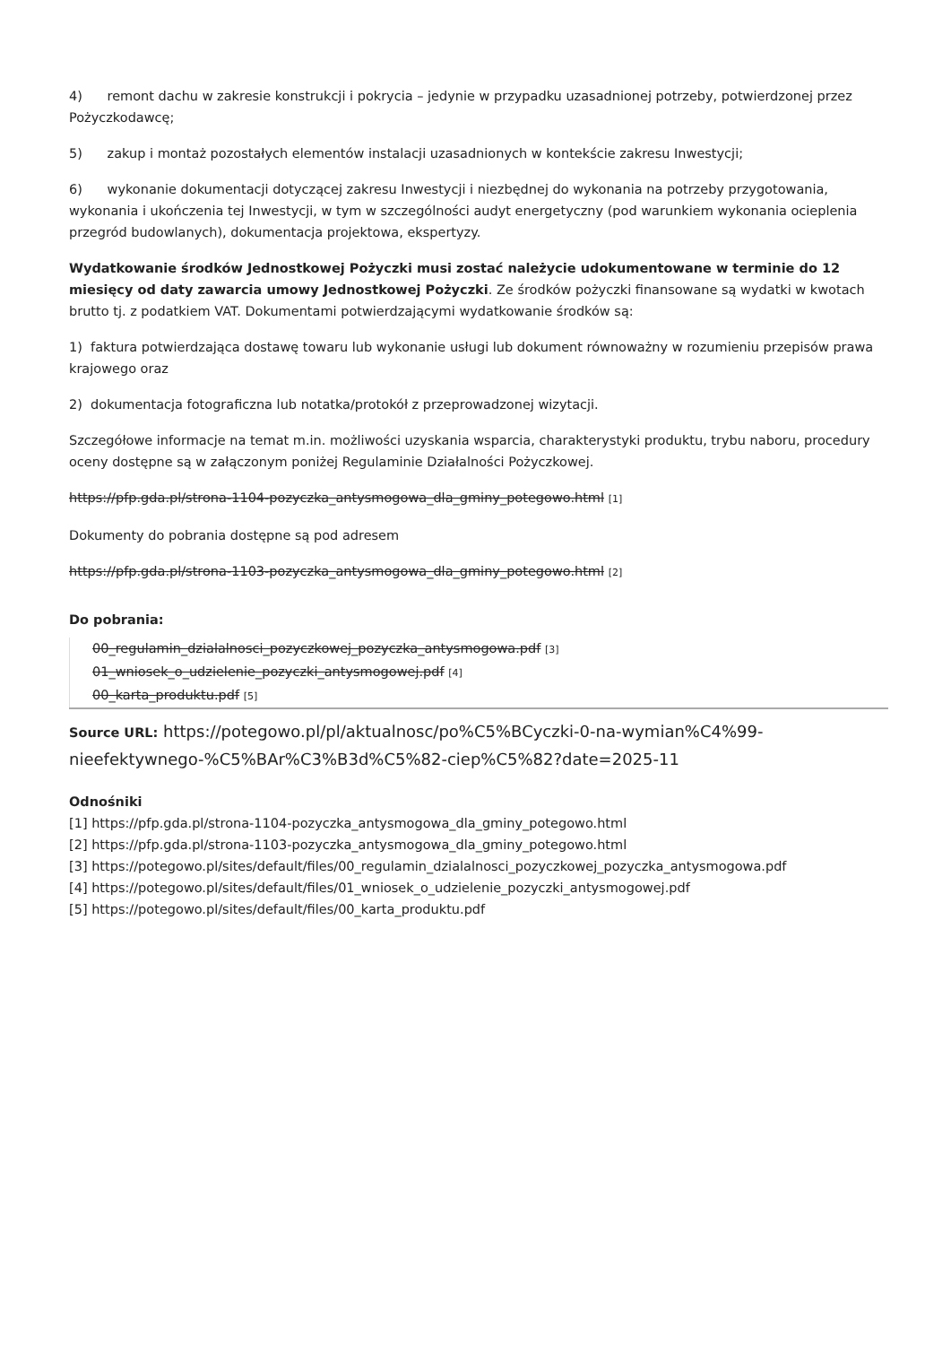4) remont dachu w zakresie konstrukcji i pokrycia – jedynie w przypadku uzasadnionej potrzeby, potwierdzonej przez Pożyczkodawcę;
5) zakup i montaż pozostałych elementów instalacji uzasadnionych w kontekście zakresu Inwestycji;
6) wykonanie dokumentacji dotyczącej zakresu Inwestycji i niezbędnej do wykonania na potrzeby przygotowania, wykonania i ukończenia tej Inwestycji, w tym w szczególności audyt energetyczny (pod warunkiem wykonania ocieplenia przegród budowlanych), dokumentacja projektowa, ekspertyzy.
Wydatkowanie środków Jednostkowej Pożyczki musi zostać należycie udokumentowane w terminie do 12 miesięcy od daty zawarcia umowy Jednostkowej Pożyczki. Ze środków pożyczki finansowane są wydatki w kwotach brutto tj. z podatkiem VAT. Dokumentami potwierdzającymi wydatkowanie środków są:
1) faktura potwierdzająca dostawę towaru lub wykonanie usługi lub dokument równoważny w rozumieniu przepisów prawa krajowego oraz
2) dokumentacja fotograficzna lub notatka/protokół z przeprowadzonej wizytacji.
Szczegółowe informacje na temat m.in. możliwości uzyskania wsparcia, charakterystyki produktu, trybu naboru, procedury oceny dostępne są w załączonym poniżej Regulaminie Działalności Pożyczkowej.
https://pfp.gda.pl/strona-1104-pozyczka_antysmogowa_dla_gminy_potegowo.html [1]
Dokumenty do pobrania dostępne są pod adresem
https://pfp.gda.pl/strona-1103-pozyczka_antysmogowa_dla_gminy_potegowo.html [2]
Do pobrania:
00_regulamin_dzialalnosci_pozyczkowej_pozyczka_antysmogowa.pdf [3]
01_wniosek_o_udzielenie_pozyczki_antysmogowej.pdf [4]
00_karta_produktu.pdf [5]
Source URL: https://potegowo.pl/pl/aktualnosc/po%C5%BCyczki-0-na-wymian%C4%99-nieefektywnego-%C5%BAr%C3%B3d%C5%82-ciep%C5%82?date=2025-11
Odnośniki
[1] https://pfp.gda.pl/strona-1104-pozyczka_antysmogowa_dla_gminy_potegowo.html
[2] https://pfp.gda.pl/strona-1103-pozyczka_antysmogowa_dla_gminy_potegowo.html
[3] https://potegowo.pl/sites/default/files/00_regulamin_dzialalnosci_pozyczkowej_pozyczka_antysmogowa.pdf
[4] https://potegowo.pl/sites/default/files/01_wniosek_o_udzielenie_pozyczki_antysmogowej.pdf
[5] https://potegowo.pl/sites/default/files/00_karta_produktu.pdf